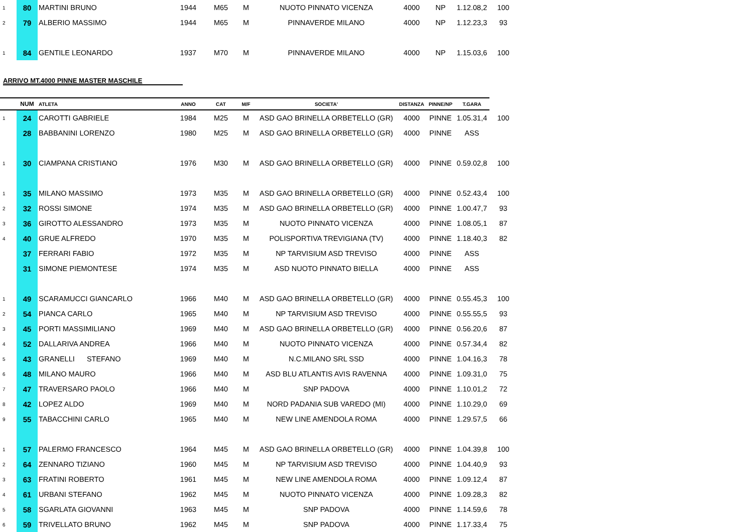| 1 | 80 | MARTINI BRUNO | 1944 | M65 | M | NUOTO PINNATO VICENZA | 4000 | NP | 1.12.08,2 | 100 |
| 2 | 79 | ALBERIO MASSIMO | 1944 | M65 | M | PINNAVERDE MILANO | 4000 | NP | 1.12.23,3 | 93 |
| 1 | 84 | GENTILE LEONARDO | 1937 | M70 | M | PINNAVERDE MILANO | 4000 | NP | 1.15.03,6 | 100 |
| ARRIVO MT.4000 PINNE MASTER MASCHILE | | | | | | | | | | |
| | NUM | ATLETA | ANNO | CAT | M/F | SOCIETA' | DISTANZA | PINNE/NP | T.GARA | |
| 1 | 24 | CAROTTI GABRIELE | 1984 | M25 | M | ASD GAO BRINELLA ORBETELLO (GR) | 4000 | PINNE | 1.05.31,4 | 100 |
| | 28 | BABBANINI LORENZO | 1980 | M25 | M | ASD GAO BRINELLA ORBETELLO (GR) | 4000 | PINNE | ASS | |
| 1 | 30 | CIAMPANA CRISTIANO | 1976 | M30 | M | ASD GAO BRINELLA ORBETELLO (GR) | 4000 | PINNE | 0.59.02,8 | 100 |
| 1 | 35 | MILANO MASSIMO | 1973 | M35 | M | ASD GAO BRINELLA ORBETELLO (GR) | 4000 | PINNE | 0.52.43,4 | 100 |
| 2 | 32 | ROSSI SIMONE | 1974 | M35 | M | ASD GAO BRINELLA ORBETELLO (GR) | 4000 | PINNE | 1.00.47,7 | 93 |
| 3 | 36 | GIROTTO ALESSANDRO | 1973 | M35 | M | NUOTO PINNATO VICENZA | 4000 | PINNE | 1.08.05,1 | 87 |
| 4 | 40 | GRUE ALFREDO | 1970 | M35 | M | POLISPORTIVA TREVIGIANA (TV) | 4000 | PINNE | 1.18.40,3 | 82 |
| | 37 | FERRARI FABIO | 1972 | M35 | M | NP TARVISIUM ASD TREVISO | 4000 | PINNE | ASS | |
| | 31 | SIMONE PIEMONTESE | 1974 | M35 | M | ASD NUOTO PINNATO BIELLA | 4000 | PINNE | ASS | |
| 1 | 49 | SCARAMUCCI GIANCARLO | 1966 | M40 | M | ASD GAO BRINELLA ORBETELLO (GR) | 4000 | PINNE | 0.55.45,3 | 100 |
| 2 | 54 | PIANCA CARLO | 1965 | M40 | M | NP TARVISIUM ASD TREVISO | 4000 | PINNE | 0.55.55,5 | 93 |
| 3 | 45 | PORTI MASSIMILIANO | 1969 | M40 | M | ASD GAO BRINELLA ORBETELLO (GR) | 4000 | PINNE | 0.56.20,6 | 87 |
| 4 | 52 | DALLARIVA ANDREA | 1966 | M40 | M | NUOTO PINNATO VICENZA | 4000 | PINNE | 0.57.34,4 | 82 |
| 5 | 43 | GRANELLI STEFANO | 1969 | M40 | M | N.C.MILANO SRL SSD | 4000 | PINNE | 1.04.16,3 | 78 |
| 6 | 48 | MILANO MAURO | 1966 | M40 | M | ASD BLU ATLANTIS AVIS RAVENNA | 4000 | PINNE | 1.09.31,0 | 75 |
| 7 | 47 | TRAVERSARO PAOLO | 1966 | M40 | M | SNP PADOVA | 4000 | PINNE | 1.10.01,2 | 72 |
| 8 | 42 | LOPEZ ALDO | 1969 | M40 | M | NORD PADANIA SUB VAREDO (MI) | 4000 | PINNE | 1.10.29,0 | 69 |
| 9 | 55 | TABACCHINI CARLO | 1965 | M40 | M | NEW LINE AMENDOLA ROMA | 4000 | PINNE | 1.29.57,5 | 66 |
| 1 | 57 | PALERMO FRANCESCO | 1964 | M45 | M | ASD GAO BRINELLA ORBETELLO (GR) | 4000 | PINNE | 1.04.39,8 | 100 |
| 2 | 64 | ZENNARO TIZIANO | 1960 | M45 | M | NP TARVISIUM ASD TREVISO | 4000 | PINNE | 1.04.40,9 | 93 |
| 3 | 63 | FRATINI ROBERTO | 1961 | M45 | M | NEW LINE AMENDOLA ROMA | 4000 | PINNE | 1.09.12,4 | 87 |
| 4 | 61 | URBANI STEFANO | 1962 | M45 | M | NUOTO PINNATO VICENZA | 4000 | PINNE | 1.09.28,3 | 82 |
| 5 | 58 | SGARLATA GIOVANNI | 1963 | M45 | M | SNP PADOVA | 4000 | PINNE | 1.14.59,6 | 78 |
| 6 | 59 | TRIVELLATO BRUNO | 1962 | M45 | M | SNP PADOVA | 4000 | PINNE | 1.17.33,4 | 75 |